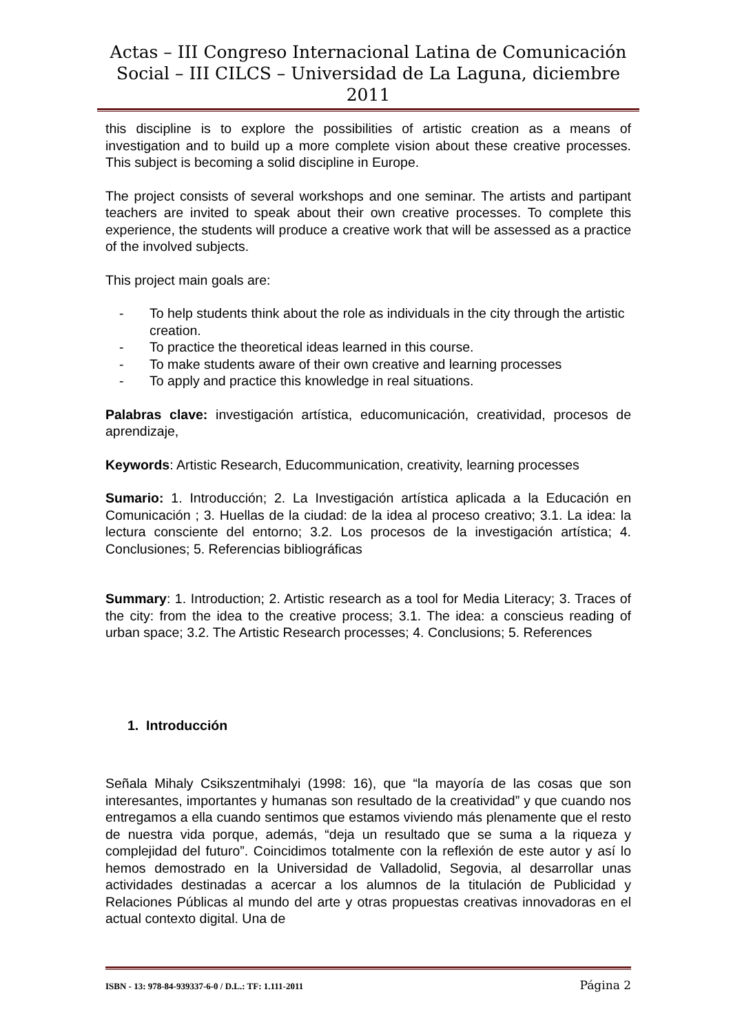Actas – III Congreso Internacional Latina de Comunicación Social – III CILCS – Universidad de La Laguna, diciembre 2011
this discipline is to explore the possibilities of artistic creation as a means of investigation and to build up a more complete vision about these creative processes. This subject is becoming a solid discipline in Europe.
The project consists of several workshops and one seminar. The artists and partipant teachers are invited to speak about their own creative processes. To complete this experience, the students will produce a creative work that will be assessed as a practice of the involved subjects.
This project main goals are:
- To help students think about the role as individuals in the city through the artistic creation.
- To practice the theoretical ideas learned in this course.
- To make students aware of their own creative and learning processes
- To apply and practice this knowledge in real situations.
Palabras clave: investigación artística, educomunicación, creatividad, procesos de aprendizaje,
Keywords: Artistic Research, Educommunication, creativity, learning processes
Sumario: 1. Introducción; 2. La Investigación artística aplicada a la Educación en Comunicación ; 3. Huellas de la ciudad: de la idea al proceso creativo; 3.1. La idea: la lectura consciente del entorno; 3.2. Los procesos de la investigación artística; 4. Conclusiones; 5. Referencias bibliográficas
Summary: 1. Introduction; 2. Artistic research as a tool for Media Literacy; 3. Traces of the city: from the idea to the creative process; 3.1. The idea: a conscieus reading of urban space; 3.2. The Artistic Research processes; 4. Conclusions; 5. References
1. Introducción
Señala Mihaly Csikszentmihalyi (1998: 16), que “la mayoría de las cosas que son interesantes, importantes y humanas son resultado de la creatividad” y que cuando nos entregamos a ella cuando sentimos que estamos viviendo más plenamente que el resto de nuestra vida porque, además, “deja un resultado que se suma a la riqueza y complejidad del futuro”. Coincidimos totalmente con la reflexión de este autor y así lo hemos demostrado en la Universidad de Valladolid, Segovia, al desarrollar unas actividades destinadas a acercar a los alumnos de la titulación de Publicidad y Relaciones Públicas al mundo del arte y otras propuestas creativas innovadoras en el actual contexto digital. Una de
ISBN - 13: 978-84-939337-6-0 / D.L.: TF: 1.111-2011 Página 2